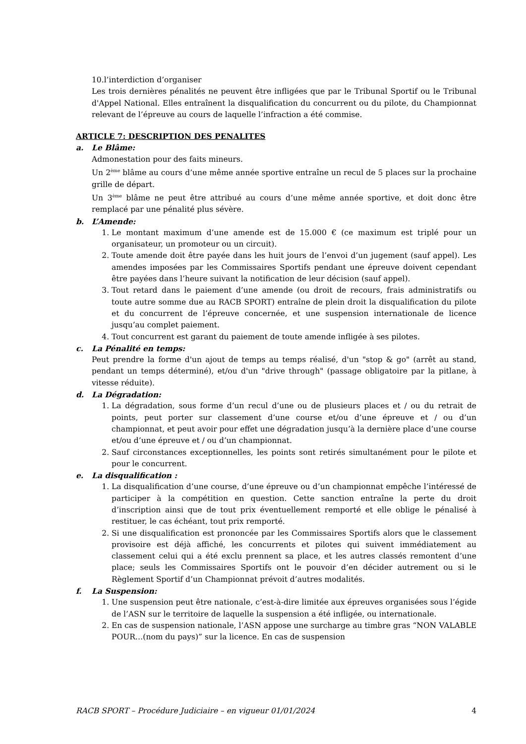10.l’interdiction d’organiser
Les trois dernières pénalités ne peuvent être infligées que par le Tribunal Sportif ou le Tribunal d'Appel National. Elles entraînent la disqualification du concurrent ou du pilote, du Championnat relevant de l’épreuve au cours de laquelle l’infraction a été commise.
ARTICLE 7: DESCRIPTION DES PENALITES
a. Le Blâme:
Admonestation pour des faits mineurs.
Un 2<sup>ème</sup> blâme au cours d’une même année sportive entraîne un recul de 5 places sur la prochaine grille de départ.
Un 3<sup>ème</sup> blâme ne peut être attribué au cours d’une même année sportive, et doit donc être remplacé par une pénalité plus sévère.
b. L’Amende:
1. Le montant maximum d’une amende est de 15.000 € (ce maximum est triplé pour un organisateur, un promoteur ou un circuit).
2. Toute amende doit être payée dans les huit jours de l’envoi d’un jugement (sauf appel). Les amendes imposées par les Commissaires Sportifs pendant une épreuve doivent cependant être payées dans l’heure suivant la notification de leur décision (sauf appel).
3. Tout retard dans le paiement d’une amende (ou droit de recours, frais administratifs ou toute autre somme due au RACB SPORT) entraîne de plein droit la disqualification du pilote et du concurrent de l’épreuve concernée, et une suspension internationale de licence jusqu’au complet paiement.
4. Tout concurrent est garant du paiement de toute amende infligée à ses pilotes.
c. La Pénalité en temps:
Peut prendre la forme d'un ajout de temps au temps réalisé, d'un "stop & go" (arrêt au stand, pendant un temps déterminé), et/ou d'un "drive through" (passage obligatoire par la pitlane, à vitesse réduite).
d. La Dégradation:
1. La dégradation, sous forme d’un recul d’une ou de plusieurs places et / ou du retrait de points, peut porter sur classement d’une course et/ou d’une épreuve et / ou d’un championnat, et peut avoir pour effet une dégradation jusqu’à la dernière place d’une course et/ou d’une épreuve et / ou d’un championnat.
2. Sauf circonstances exceptionnelles, les points sont retirés simultanément pour le pilote et pour le concurrent.
e. La disqualification :
1. La disqualification d’une course, d’une épreuve ou d’un championnat empêche l’intéressé de participer à la compétition en question. Cette sanction entraîne la perte du droit d’inscription ainsi que de tout prix éventuellement remporté et elle oblige le pénalisé à restituer, le cas échéant, tout prix remporté.
2. Si une disqualification est prononcée par les Commissaires Sportifs alors que le classement provisoire est déjà affiché, les concurrents et pilotes qui suivent immédiatement au classement celui qui a été exclu prennent sa place, et les autres classés remontent d’une place; seuls les Commissaires Sportifs ont le pouvoir d’en décider autrement ou si le Règlement Sportif d’un Championnat prévoit d’autres modalités.
f. La Suspension:
1. Une suspension peut être nationale, c’est-à-dire limitée aux épreuves organisées sous l’égide de l’ASN sur le territoire de laquelle la suspension a été infligée, ou internationale.
2. En cas de suspension nationale, l’ASN appose une surcharge au timbre gras “NON VALABLE POUR…(nom du pays)” sur la licence. En cas de suspension
RACB SPORT – Procédure Judiciaire – en vigueur 01/01/2024 4